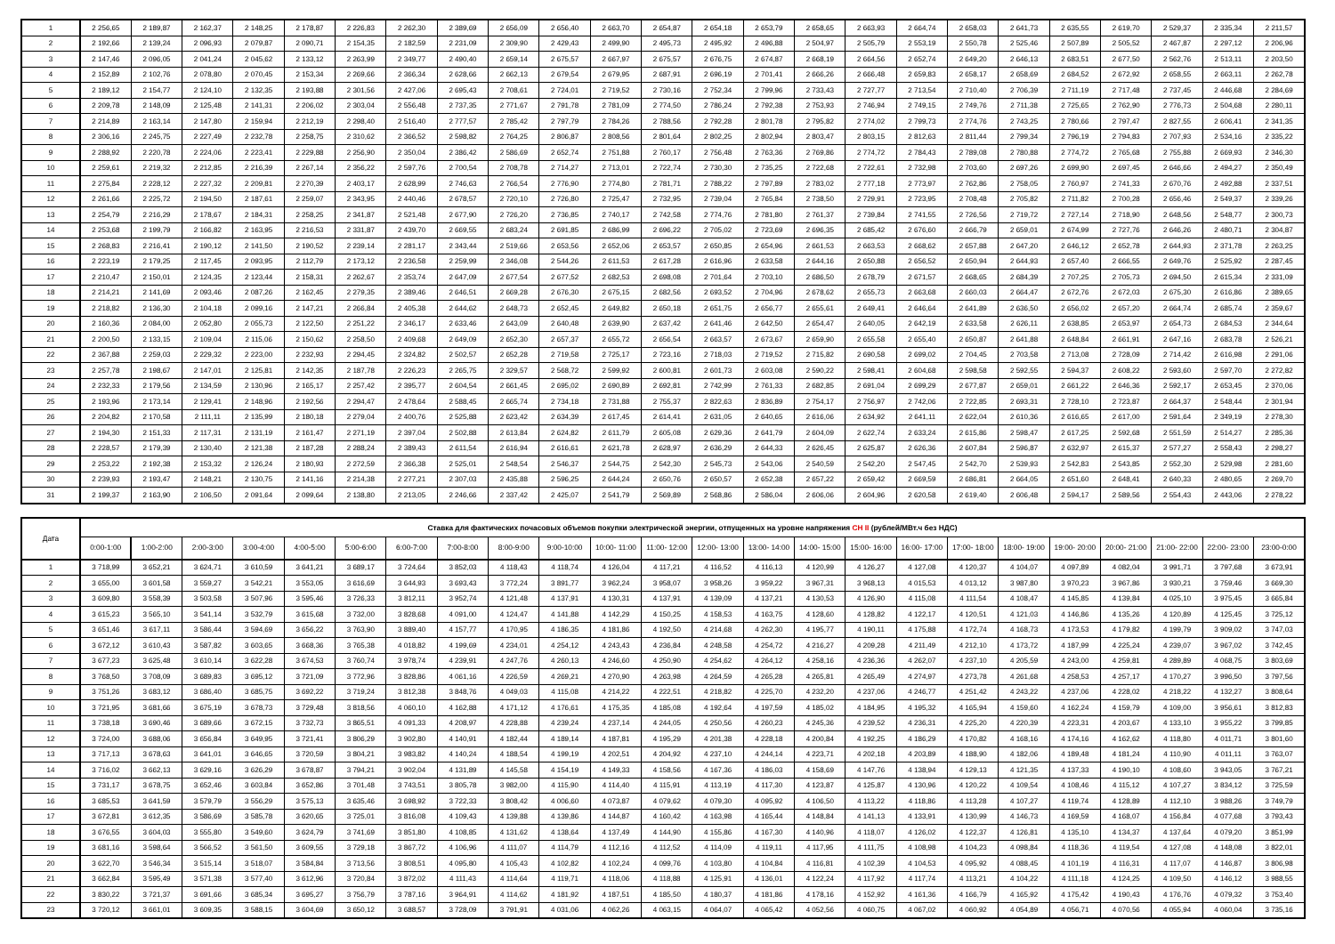| 1 | 2 256,65 | 2 189,87 | 2 162,37 | 2 148,25 | 2 178,87 | 2 226,83 | 2 262,30 | 2 389,69 | 2 656,09 | 2 656,40 | 2 663,70 | 2 654,87 | 2 654,18 | 2 653,79 | 2 658,65 | 2 663,93 | 2 664,74 | 2 658,03 | 2 641,73 | 2 635,55 | 2 619,70 | 2 529,37 | 2 335,34 | 2 211,57 |
| 2 | 2 192,66 | 2 139,24 | 2 096,93 | 2 079,87 | 2 090,71 | 2 154,35 | 2 182,59 | 2 231,09 | 2 309,90 | 2 429,43 | 2 499,90 | 2 495,73 | 2 495,92 | 2 496,88 | 2 504,97 | 2 505,79 | 2 553,19 | 2 550,78 | 2 525,46 | 2 507,89 | 2 505,52 | 2 467,87 | 2 297,12 | 2 206,96 |
| 3 | 2 147,46 | 2 096,05 | 2 041,24 | 2 045,62 | 2 133,12 | 2 263,99 | 2 349,77 | 2 490,40 | 2 659,14 | 2 675,57 | 2 667,97 | 2 675,57 | 2 676,75 | 2 674,87 | 2 668,19 | 2 664,56 | 2 652,74 | 2 649,20 | 2 646,13 | 2 683,51 | 2 677,50 | 2 562,76 | 2 513,11 | 2 203,50 |
| 4 | 2 152,89 | 2 102,76 | 2 078,80 | 2 070,45 | 2 153,34 | 2 269,66 | 2 366,34 | 2 628,66 | 2 662,13 | 2 679,54 | 2 679,95 | 2 687,91 | 2 696,19 | 2 701,41 | 2 666,26 | 2 666,48 | 2 659,83 | 2 658,17 | 2 658,69 | 2 684,52 | 2 672,92 | 2 658,55 | 2 663,11 | 2 262,78 |
| 5 | 2 189,12 | 2 154,77 | 2 124,10 | 2 132,35 | 2 193,88 | 2 301,56 | 2 427,06 | 2 695,43 | 2 708,61 | 2 724,01 | 2 719,52 | 2 730,16 | 2 752,34 | 2 799,96 | 2 733,43 | 2 727,77 | 2 713,54 | 2 710,40 | 2 706,39 | 2 711,19 | 2 717,48 | 2 737,45 | 2 446,68 | 2 284,69 |
| 6 | 2 209,78 | 2 148,09 | 2 125,48 | 2 141,31 | 2 206,02 | 2 303,04 | 2 556,48 | 2 737,35 | 2 771,67 | 2 791,78 | 2 781,09 | 2 774,50 | 2 786,24 | 2 792,38 | 2 753,93 | 2 746,94 | 2 749,15 | 2 749,76 | 2 711,38 | 2 725,65 | 2 762,90 | 2 776,73 | 2 504,68 | 2 280,11 |
| 7 | 2 214,89 | 2 163,14 | 2 147,80 | 2 159,94 | 2 212,19 | 2 298,40 | 2 516,40 | 2 777,57 | 2 785,42 | 2 797,79 | 2 784,26 | 2 788,56 | 2 792,28 | 2 801,78 | 2 795,82 | 2 774,02 | 2 799,73 | 2 774,76 | 2 743,25 | 2 780,66 | 2 797,47 | 2 827,55 | 2 606,41 | 2 341,35 |
| 8 | 2 306,16 | 2 245,75 | 2 227,49 | 2 232,78 | 2 258,75 | 2 310,62 | 2 366,52 | 2 598,82 | 2 764,25 | 2 806,87 | 2 808,56 | 2 801,64 | 2 802,25 | 2 802,94 | 2 803,47 | 2 803,15 | 2 812,63 | 2 811,44 | 2 799,34 | 2 796,19 | 2 794,83 | 2 707,93 | 2 534,16 | 2 335,22 |
| 9 | 2 288,92 | 2 220,78 | 2 224,06 | 2 223,41 | 2 229,88 | 2 256,90 | 2 350,04 | 2 386,42 | 2 586,69 | 2 652,74 | 2 751,88 | 2 760,17 | 2 756,48 | 2 763,36 | 2 769,86 | 2 774,72 | 2 784,43 | 2 789,08 | 2 780,88 | 2 774,72 | 2 765,68 | 2 755,88 | 2 669,93 | 2 346,30 |
| 10 | 2 259,61 | 2 219,32 | 2 212,85 | 2 216,39 | 2 267,14 | 2 356,22 | 2 597,76 | 2 700,54 | 2 708,78 | 2 714,27 | 2 713,01 | 2 722,74 | 2 730,30 | 2 735,25 | 2 722,68 | 2 722,61 | 2 732,98 | 2 703,60 | 2 697,26 | 2 699,90 | 2 697,45 | 2 646,66 | 2 494,27 | 2 350,49 |
| 11 | 2 275,84 | 2 228,12 | 2 227,32 | 2 209,81 | 2 270,39 | 2 403,17 | 2 628,99 | 2 746,63 | 2 766,54 | 2 776,90 | 2 774,80 | 2 781,71 | 2 788,22 | 2 797,89 | 2 783,02 | 2 777,18 | 2 773,97 | 2 762,86 | 2 758,05 | 2 760,97 | 2 741,33 | 2 670,76 | 2 492,88 | 2 337,51 |
| 12 | 2 261,66 | 2 225,72 | 2 194,50 | 2 187,61 | 2 259,07 | 2 343,95 | 2 440,46 | 2 678,57 | 2 720,10 | 2 726,80 | 2 725,47 | 2 732,95 | 2 739,04 | 2 765,84 | 2 738,50 | 2 729,91 | 2 723,95 | 2 708,48 | 2 705,82 | 2 711,82 | 2 700,28 | 2 656,46 | 2 549,37 | 2 339,26 |
| 13 | 2 254,79 | 2 216,29 | 2 178,67 | 2 184,31 | 2 258,25 | 2 341,87 | 2 521,48 | 2 677,90 | 2 726,20 | 2 736,85 | 2 740,17 | 2 742,58 | 2 774,76 | 2 781,80 | 2 761,37 | 2 739,84 | 2 741,55 | 2 726,56 | 2 719,72 | 2 727,14 | 2 718,90 | 2 648,56 | 2 548,77 | 2 300,73 |
| 14 | 2 253,68 | 2 199,79 | 2 166,82 | 2 163,95 | 2 216,53 | 2 331,87 | 2 439,70 | 2 669,55 | 2 683,24 | 2 691,85 | 2 686,99 | 2 696,22 | 2 705,02 | 2 723,69 | 2 696,35 | 2 685,42 | 2 676,60 | 2 666,79 | 2 659,01 | 2 674,99 | 2 727,76 | 2 646,26 | 2 480,71 | 2 304,87 |
| 15 | 2 268,83 | 2 216,41 | 2 190,12 | 2 141,50 | 2 190,52 | 2 239,14 | 2 281,17 | 2 343,44 | 2 519,66 | 2 653,56 | 2 652,06 | 2 653,57 | 2 650,85 | 2 654,96 | 2 661,53 | 2 663,53 | 2 668,62 | 2 657,88 | 2 647,20 | 2 646,12 | 2 652,78 | 2 644,93 | 2 371,78 | 2 263,25 |
| 16 | 2 223,19 | 2 179,25 | 2 117,45 | 2 093,95 | 2 112,79 | 2 173,12 | 2 236,58 | 2 259,99 | 2 346,08 | 2 544,26 | 2 611,53 | 2 617,28 | 2 616,96 | 2 633,58 | 2 644,16 | 2 650,88 | 2 656,52 | 2 650,94 | 2 644,93 | 2 657,40 | 2 666,55 | 2 649,76 | 2 525,92 | 2 287,45 |
| 17 | 2 210,47 | 2 150,01 | 2 124,35 | 2 123,44 | 2 158,31 | 2 262,67 | 2 353,74 | 2 647,09 | 2 677,54 | 2 677,52 | 2 682,53 | 2 698,08 | 2 701,64 | 2 703,10 | 2 686,50 | 2 678,79 | 2 671,57 | 2 668,65 | 2 684,39 | 2 707,25 | 2 705,73 | 2 694,50 | 2 615,34 | 2 331,09 |
| 18 | 2 214,21 | 2 141,69 | 2 093,46 | 2 087,26 | 2 162,45 | 2 279,35 | 2 389,46 | 2 646,51 | 2 669,28 | 2 676,30 | 2 675,15 | 2 682,56 | 2 693,52 | 2 704,96 | 2 678,62 | 2 655,73 | 2 663,68 | 2 660,03 | 2 664,47 | 2 672,76 | 2 672,03 | 2 675,30 | 2 616,86 | 2 389,65 |
| 19 | 2 218,82 | 2 136,30 | 2 104,18 | 2 099,16 | 2 147,21 | 2 266,84 | 2 405,38 | 2 644,62 | 2 648,73 | 2 652,45 | 2 649,82 | 2 650,18 | 2 651,75 | 2 656,77 | 2 655,61 | 2 649,41 | 2 646,64 | 2 641,89 | 2 636,50 | 2 656,02 | 2 657,20 | 2 664,74 | 2 685,74 | 2 359,67 |
| 20 | 2 160,36 | 2 084,00 | 2 052,80 | 2 055,73 | 2 122,50 | 2 251,22 | 2 346,17 | 2 633,46 | 2 643,09 | 2 640,48 | 2 639,90 | 2 637,42 | 2 641,46 | 2 642,50 | 2 654,47 | 2 640,05 | 2 642,19 | 2 633,58 | 2 626,11 | 2 638,85 | 2 653,97 | 2 654,73 | 2 684,53 | 2 344,64 |
| 21 | 2 200,50 | 2 133,15 | 2 109,04 | 2 115,06 | 2 150,62 | 2 258,50 | 2 409,68 | 2 649,09 | 2 652,30 | 2 657,37 | 2 655,72 | 2 656,54 | 2 663,57 | 2 673,67 | 2 659,90 | 2 655,58 | 2 655,40 | 2 650,87 | 2 641,88 | 2 648,84 | 2 661,91 | 2 647,16 | 2 683,78 | 2 526,21 |
| 22 | 2 367,88 | 2 259,03 | 2 229,32 | 2 223,00 | 2 232,93 | 2 294,45 | 2 324,82 | 2 502,57 | 2 652,28 | 2 719,58 | 2 725,17 | 2 723,16 | 2 718,03 | 2 719,52 | 2 715,82 | 2 690,58 | 2 699,02 | 2 704,45 | 2 703,58 | 2 713,08 | 2 728,09 | 2 714,42 | 2 616,98 | 2 291,06 |
| 23 | 2 257,78 | 2 198,67 | 2 147,01 | 2 125,81 | 2 142,35 | 2 187,78 | 2 226,23 | 2 265,75 | 2 329,57 | 2 568,72 | 2 599,92 | 2 600,81 | 2 601,73 | 2 603,08 | 2 590,22 | 2 598,41 | 2 604,68 | 2 598,58 | 2 592,55 | 2 594,37 | 2 608,22 | 2 593,60 | 2 597,70 | 2 272,82 |
| 24 | 2 232,33 | 2 179,56 | 2 134,59 | 2 130,96 | 2 165,17 | 2 257,42 | 2 395,77 | 2 604,54 | 2 661,45 | 2 695,02 | 2 690,89 | 2 692,81 | 2 742,99 | 2 761,33 | 2 682,85 | 2 691,04 | 2 699,29 | 2 677,87 | 2 659,01 | 2 661,22 | 2 646,36 | 2 592,17 | 2 653,45 | 2 370,06 |
| 25 | 2 193,96 | 2 173,14 | 2 129,41 | 2 148,96 | 2 192,56 | 2 294,47 | 2 478,64 | 2 588,45 | 2 665,74 | 2 734,18 | 2 731,88 | 2 755,37 | 2 822,63 | 2 836,89 | 2 754,17 | 2 756,97 | 2 742,06 | 2 722,85 | 2 693,31 | 2 728,10 | 2 723,87 | 2 664,37 | 2 548,44 | 2 301,94 |
| 26 | 2 204,82 | 2 170,58 | 2 111,11 | 2 135,99 | 2 180,18 | 2 279,04 | 2 400,76 | 2 525,88 | 2 623,42 | 2 634,39 | 2 617,45 | 2 614,41 | 2 631,05 | 2 640,65 | 2 616,06 | 2 634,92 | 2 641,11 | 2 622,04 | 2 610,36 | 2 616,65 | 2 617,00 | 2 591,64 | 2 349,19 | 2 278,30 |
| 27 | 2 194,30 | 2 151,33 | 2 117,31 | 2 131,19 | 2 161,47 | 2 271,19 | 2 397,04 | 2 502,88 | 2 613,84 | 2 624,82 | 2 611,79 | 2 605,08 | 2 629,36 | 2 641,79 | 2 604,09 | 2 622,74 | 2 633,24 | 2 615,86 | 2 598,47 | 2 617,25 | 2 592,68 | 2 551,59 | 2 514,27 | 2 285,36 |
| 28 | 2 228,57 | 2 179,39 | 2 130,40 | 2 121,38 | 2 187,28 | 2 288,24 | 2 389,43 | 2 611,54 | 2 616,94 | 2 616,61 | 2 621,78 | 2 628,97 | 2 636,29 | 2 644,33 | 2 626,45 | 2 625,87 | 2 626,36 | 2 607,84 | 2 596,87 | 2 632,97 | 2 615,37 | 2 577,27 | 2 558,43 | 2 298,27 |
| 29 | 2 253,22 | 2 192,38 | 2 153,32 | 2 126,24 | 2 180,93 | 2 272,59 | 2 366,38 | 2 525,01 | 2 548,54 | 2 546,37 | 2 544,75 | 2 542,30 | 2 545,73 | 2 543,06 | 2 540,59 | 2 542,20 | 2 547,45 | 2 542,70 | 2 539,93 | 2 542,83 | 2 543,85 | 2 552,30 | 2 529,98 | 2 281,60 |
| 30 | 2 239,93 | 2 193,47 | 2 148,21 | 2 130,75 | 2 141,16 | 2 214,38 | 2 277,21 | 2 307,03 | 2 435,88 | 2 596,25 | 2 644,24 | 2 650,76 | 2 650,57 | 2 652,38 | 2 657,22 | 2 659,42 | 2 669,59 | 2 686,81 | 2 664,05 | 2 651,60 | 2 648,41 | 2 640,33 | 2 480,65 | 2 269,70 |
| 31 | 2 199,37 | 2 163,90 | 2 106,50 | 2 091,64 | 2 099,64 | 2 138,80 | 2 213,05 | 2 246,66 | 2 337,42 | 2 425,07 | 2 541,79 | 2 569,89 | 2 568,86 | 2 586,04 | 2 606,06 | 2 604,96 | 2 620,58 | 2 619,40 | 2 606,48 | 2 594,17 | 2 589,56 | 2 554,43 | 2 443,06 | 2 278,22 |
| Дата | Ставка для фактических почасовых объемов покупки электрической энергии, отпущенных на уровне напряжения СН II (рублей/МВт.ч без НДС) | | | | | | | | | | | | | | | | | | | | | | | |
| --- | --- | --- | --- | --- | --- | --- | --- | --- | --- | --- | --- | --- | --- | --- | --- | --- | --- | --- | --- | --- | --- | --- | --- | --- |
| | 0:00-1:00 | 1:00-2:00 | 2:00-3:00 | 3:00-4:00 | 4:00-5:00 | 5:00-6:00 | 6:00-7:00 | 7:00-8:00 | 8:00-9:00 | 9:00-10:00 | 10:00- 11:00 | 11:00- 12:00 | 12:00- 13:00 | 13:00- 14:00 | 14:00- 15:00 | 15:00- 16:00 | 16:00- 17:00 | 17:00- 18:00 | 18:00- 19:00 | 19:00- 20:00 | 20:00- 21:00 | 21:00- 22:00 | 22:00- 23:00 | 23:00-0:00 |
| 1 | 3 718,99 | 3 652,21 | 3 624,71 | 3 610,59 | 3 641,21 | 3 689,17 | 3 724,64 | 3 852,03 | 4 118,43 | 4 118,74 | 4 126,04 | 4 117,21 | 4 116,52 | 4 116,13 | 4 120,99 | 4 126,27 | 4 127,08 | 4 120,37 | 4 104,07 | 4 097,89 | 4 082,04 | 3 991,71 | 3 797,68 | 3 673,91 |
| 2 | 3 655,00 | 3 601,58 | 3 559,27 | 3 542,21 | 3 553,05 | 3 616,69 | 3 644,93 | 3 693,43 | 3 772,24 | 3 891,77 | 3 962,24 | 3 958,07 | 3 958,26 | 3 959,22 | 3 967,31 | 3 968,13 | 4 015,53 | 4 013,12 | 3 987,80 | 3 970,23 | 3 967,86 | 3 930,21 | 3 759,46 | 3 669,30 |
| 3 | 3 609,80 | 3 558,39 | 3 503,58 | 3 507,96 | 3 595,46 | 3 726,33 | 3 812,11 | 3 952,74 | 4 121,48 | 4 137,91 | 4 130,31 | 4 137,91 | 4 139,09 | 4 137,21 | 4 130,53 | 4 126,90 | 4 115,08 | 4 111,54 | 4 108,47 | 4 145,85 | 4 139,84 | 4 025,10 | 3 975,45 | 3 665,84 |
| 4 | 3 615,23 | 3 565,10 | 3 541,14 | 3 532,79 | 3 615,68 | 3 732,00 | 3 828,68 | 4 091,00 | 4 124,47 | 4 141,88 | 4 142,29 | 4 150,25 | 4 158,53 | 4 163,75 | 4 128,60 | 4 128,82 | 4 122,17 | 4 120,51 | 4 121,03 | 4 146,86 | 4 135,26 | 4 120,89 | 4 125,45 | 3 725,12 |
| 5 | 3 651,46 | 3 617,11 | 3 586,44 | 3 594,69 | 3 656,22 | 3 763,90 | 3 889,40 | 4 157,77 | 4 170,95 | 4 186,35 | 4 181,86 | 4 192,50 | 4 214,68 | 4 262,30 | 4 195,77 | 4 190,11 | 4 175,88 | 4 172,74 | 4 168,73 | 4 173,53 | 4 179,82 | 4 199,79 | 3 909,02 | 3 747,03 |
| 6 | 3 672,12 | 3 610,43 | 3 587,82 | 3 603,65 | 3 668,36 | 3 765,38 | 4 018,82 | 4 199,69 | 4 234,01 | 4 254,12 | 4 243,43 | 4 236,84 | 4 248,58 | 4 254,72 | 4 216,27 | 4 209,28 | 4 211,49 | 4 212,10 | 4 173,72 | 4 187,99 | 4 225,24 | 4 239,07 | 3 967,02 | 3 742,45 |
| 7 | 3 677,23 | 3 625,48 | 3 610,14 | 3 622,28 | 3 674,53 | 3 760,74 | 3 978,74 | 4 239,91 | 4 247,76 | 4 260,13 | 4 246,60 | 4 250,90 | 4 254,62 | 4 264,12 | 4 258,16 | 4 236,36 | 4 262,07 | 4 237,10 | 4 205,59 | 4 243,00 | 4 259,81 | 4 289,89 | 4 068,75 | 3 803,69 |
| 8 | 3 768,50 | 3 708,09 | 3 689,83 | 3 695,12 | 3 721,09 | 3 772,96 | 3 828,86 | 4 061,16 | 4 226,59 | 4 269,21 | 4 270,90 | 4 263,98 | 4 264,59 | 4 265,28 | 4 265,81 | 4 265,49 | 4 274,97 | 4 273,78 | 4 261,68 | 4 258,53 | 4 257,17 | 4 170,27 | 3 996,50 | 3 797,56 |
| 9 | 3 751,26 | 3 683,12 | 3 686,40 | 3 685,75 | 3 692,22 | 3 719,24 | 3 812,38 | 3 848,76 | 4 049,03 | 4 115,08 | 4 214,22 | 4 222,51 | 4 218,82 | 4 225,70 | 4 232,20 | 4 237,06 | 4 246,77 | 4 251,42 | 4 243,22 | 4 237,06 | 4 228,02 | 4 218,22 | 4 132,27 | 3 808,64 |
| 10 | 3 721,95 | 3 681,66 | 3 675,19 | 3 678,73 | 3 729,48 | 3 818,56 | 4 060,10 | 4 162,88 | 4 171,12 | 4 176,61 | 4 175,35 | 4 185,08 | 4 192,64 | 4 197,59 | 4 185,02 | 4 184,95 | 4 195,32 | 4 165,94 | 4 159,60 | 4 162,24 | 4 159,79 | 4 109,00 | 3 956,61 | 3 812,83 |
| 11 | 3 738,18 | 3 690,46 | 3 689,66 | 3 672,15 | 3 732,73 | 3 865,51 | 4 091,33 | 4 208,97 | 4 228,88 | 4 239,24 | 4 237,14 | 4 244,05 | 4 250,56 | 4 260,23 | 4 245,36 | 4 239,52 | 4 236,31 | 4 225,20 | 4 220,39 | 4 223,31 | 4 203,67 | 4 133,10 | 3 955,22 | 3 799,85 |
| 12 | 3 724,00 | 3 688,06 | 3 656,84 | 3 649,95 | 3 721,41 | 3 806,29 | 3 902,80 | 4 140,91 | 4 182,44 | 4 189,14 | 4 187,81 | 4 195,29 | 4 201,38 | 4 228,18 | 4 200,84 | 4 192,25 | 4 186,29 | 4 170,82 | 4 168,16 | 4 174,16 | 4 162,62 | 4 118,80 | 4 011,71 | 3 801,60 |
| 13 | 3 717,13 | 3 678,63 | 3 641,01 | 3 646,65 | 3 720,59 | 3 804,21 | 3 983,82 | 4 140,24 | 4 188,54 | 4 199,19 | 4 202,51 | 4 204,92 | 4 237,10 | 4 244,14 | 4 223,71 | 4 202,18 | 4 203,89 | 4 188,90 | 4 182,06 | 4 189,48 | 4 181,24 | 4 110,90 | 4 011,11 | 3 763,07 |
| 14 | 3 716,02 | 3 662,13 | 3 629,16 | 3 626,29 | 3 678,87 | 3 794,21 | 3 902,04 | 4 131,89 | 4 145,58 | 4 154,19 | 4 149,33 | 4 158,56 | 4 167,36 | 4 186,03 | 4 158,69 | 4 147,76 | 4 138,94 | 4 129,13 | 4 121,35 | 4 137,33 | 4 190,10 | 4 108,60 | 3 943,05 | 3 767,21 |
| 15 | 3 731,17 | 3 678,75 | 3 652,46 | 3 603,84 | 3 652,86 | 3 701,48 | 3 743,51 | 3 805,78 | 3 982,00 | 4 115,90 | 4 114,40 | 4 115,91 | 4 113,19 | 4 117,30 | 4 123,87 | 4 125,87 | 4 130,96 | 4 120,22 | 4 109,54 | 4 108,46 | 4 115,12 | 4 107,27 | 3 834,12 | 3 725,59 |
| 16 | 3 685,53 | 3 641,59 | 3 579,79 | 3 556,29 | 3 575,13 | 3 635,46 | 3 698,92 | 3 722,33 | 3 808,42 | 4 006,60 | 4 073,87 | 4 079,62 | 4 079,30 | 4 095,92 | 4 106,50 | 4 113,22 | 4 118,86 | 4 113,28 | 4 107,27 | 4 119,74 | 4 128,89 | 4 112,10 | 3 988,26 | 3 749,79 |
| 17 | 3 672,81 | 3 612,35 | 3 586,69 | 3 585,78 | 3 620,65 | 3 725,01 | 3 816,08 | 4 109,43 | 4 139,88 | 4 139,86 | 4 144,87 | 4 160,42 | 4 163,98 | 4 165,44 | 4 148,84 | 4 141,13 | 4 133,91 | 4 130,99 | 4 146,73 | 4 169,59 | 4 168,07 | 4 156,84 | 4 077,68 | 3 793,43 |
| 18 | 3 676,55 | 3 604,03 | 3 555,80 | 3 549,60 | 3 624,79 | 3 741,69 | 3 851,80 | 4 108,85 | 4 131,62 | 4 138,64 | 4 137,49 | 4 144,90 | 4 155,86 | 4 167,30 | 4 140,96 | 4 118,07 | 4 126,02 | 4 122,37 | 4 126,81 | 4 135,10 | 4 134,37 | 4 137,64 | 4 079,20 | 3 851,99 |
| 19 | 3 681,16 | 3 598,64 | 3 566,52 | 3 561,50 | 3 609,55 | 3 729,18 | 3 867,72 | 4 106,96 | 4 111,07 | 4 114,79 | 4 112,16 | 4 112,52 | 4 114,09 | 4 119,11 | 4 117,95 | 4 111,75 | 4 108,98 | 4 104,23 | 4 098,84 | 4 118,36 | 4 119,54 | 4 127,08 | 4 148,08 | 3 822,01 |
| 20 | 3 622,70 | 3 546,34 | 3 515,14 | 3 518,07 | 3 584,84 | 3 713,56 | 3 808,51 | 4 095,80 | 4 105,43 | 4 102,82 | 4 102,24 | 4 099,76 | 4 103,80 | 4 104,84 | 4 116,81 | 4 102,39 | 4 104,53 | 4 095,92 | 4 088,45 | 4 101,19 | 4 116,31 | 4 117,07 | 4 146,87 | 3 806,98 |
| 21 | 3 662,84 | 3 595,49 | 3 571,38 | 3 577,40 | 3 612,96 | 3 720,84 | 3 872,02 | 4 111,43 | 4 114,64 | 4 119,71 | 4 118,06 | 4 118,88 | 4 125,91 | 4 136,01 | 4 122,24 | 4 117,92 | 4 117,74 | 4 113,21 | 4 104,22 | 4 111,18 | 4 124,25 | 4 109,50 | 4 146,12 | 3 988,55 |
| 22 | 3 830,22 | 3 721,37 | 3 691,66 | 3 685,34 | 3 695,27 | 3 756,79 | 3 787,16 | 3 964,91 | 4 114,62 | 4 181,92 | 4 187,51 | 4 185,50 | 4 180,37 | 4 181,86 | 4 178,16 | 4 152,92 | 4 161,36 | 4 166,79 | 4 165,92 | 4 175,42 | 4 190,43 | 4 176,76 | 4 079,32 | 3 753,40 |
| 23 | 3 720,12 | 3 661,01 | 3 609,35 | 3 588,15 | 3 604,69 | 3 650,12 | 3 688,57 | 3 728,09 | 3 791,91 | 4 031,06 | 4 062,26 | 4 063,15 | 4 064,07 | 4 065,42 | 4 052,56 | 4 060,75 | 4 067,02 | 4 060,92 | 4 054,89 | 4 056,71 | 4 070,56 | 4 055,94 | 4 060,04 | 3 735,16 |